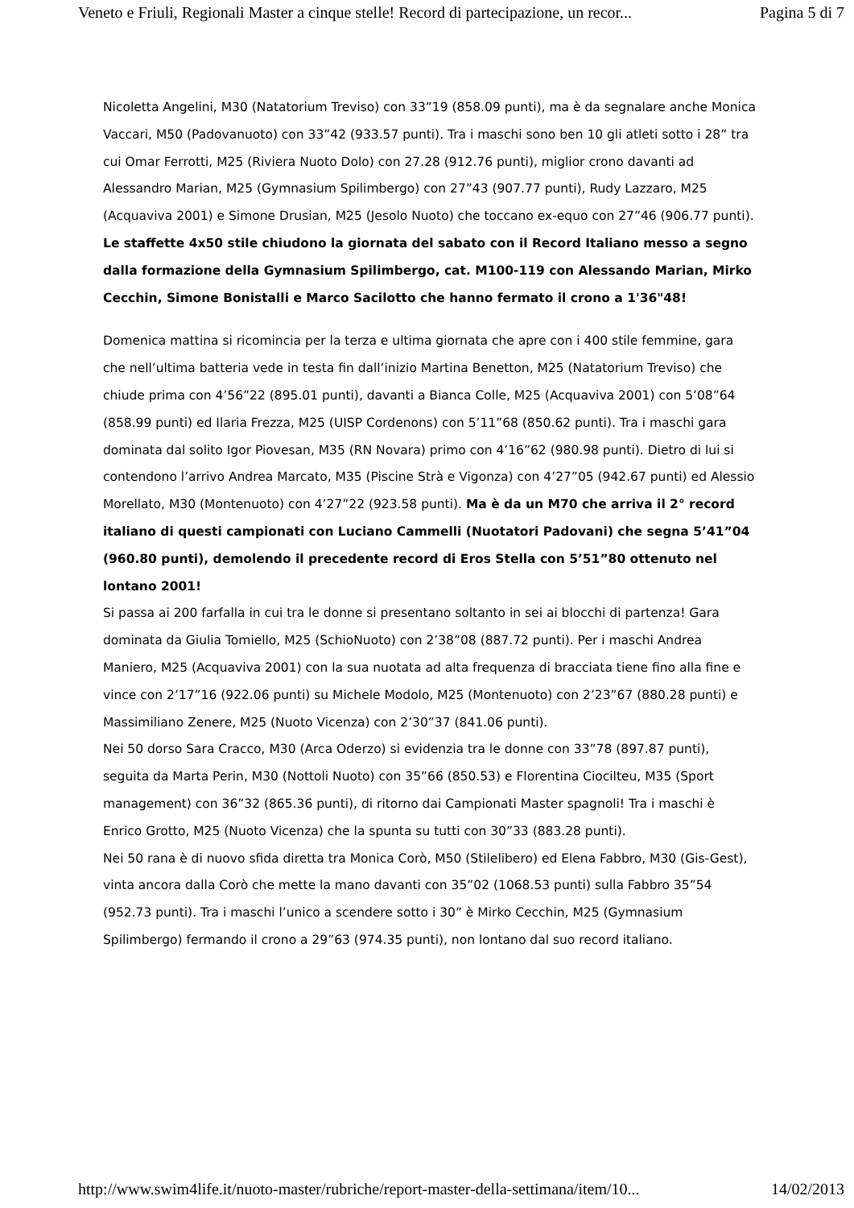Veneto e Friuli, Regionali Master a cinque stelle! Record di partecipazione, un recor... Pagina 5 di 7
Nicoletta Angelini, M30 (Natatorium Treviso) con 33”19 (858.09 punti), ma è da segnalare anche Monica Vaccari, M50 (Padovanuoto) con 33”42 (933.57 punti). Tra i maschi sono ben 10 gli atleti sotto i 28” tra cui Omar Ferrotti, M25 (Riviera Nuoto Dolo) con 27.28 (912.76 punti), miglior crono davanti ad Alessandro Marian, M25 (Gymnasium Spilimbergo) con 27”43 (907.77 punti), Rudy Lazzaro, M25 (Acquaviva 2001) e Simone Drusian, M25 (Jesolo Nuoto) che toccano ex-equo con 27”46 (906.77 punti). Le staffette 4x50 stile chiudono la giornata del sabato con il Record Italiano messo a segno dalla formazione della Gymnasium Spilimbergo, cat. M100-119 con Alessando Marian, Mirko Cecchin, Simone Bonistalli e Marco Sacilotto che hanno fermato il crono a 1'36"48!
Domenica mattina si ricomincia per la terza e ultima giornata che apre con i 400 stile femmine, gara che nell’ultima batteria vede in testa fin dall’inizio Martina Benetton, M25 (Natatorium Treviso) che chiude prima con 4’56”22 (895.01 punti), davanti a Bianca Colle, M25 (Acquaviva 2001) con 5’08”64 (858.99 punti) ed Ilaria Frezza, M25 (UISP Cordenons) con 5’11”68 (850.62 punti). Tra i maschi gara dominata dal solito Igor Piovesan, M35 (RN Novara) primo con 4’16”62 (980.98 punti). Dietro di lui si contendono l’arrivo Andrea Marcato, M35 (Piscine Strà e Vigonza) con 4’27”05 (942.67 punti) ed Alessio Morellato, M30 (Montenuoto) con 4’27”22 (923.58 punti). Ma è da un M70 che arriva il 2° record italiano di questi campionati con Luciano Cammelli (Nuotatori Padovani) che segna 5’41”04 (960.80 punti), demolendo il precedente record di Eros Stella con 5’51”80 ottenuto nel lontano 2001!
Si passa ai 200 farfalla in cui tra le donne si presentano soltanto in sei ai blocchi di partenza! Gara dominata da Giulia Tomiello, M25 (SchioNuoto) con 2’38”08 (887.72 punti). Per i maschi Andrea Maniero, M25 (Acquaviva 2001) con la sua nuotata ad alta frequenza di bracciata tiene fino alla fine e vince con 2’17”16 (922.06 punti) su Michele Modolo, M25 (Montenuoto) con 2’23”67 (880.28 punti) e Massimiliano Zenere, M25 (Nuoto Vicenza) con 2’30”37 (841.06 punti).
Nei 50 dorso Sara Cracco, M30 (Arca Oderzo) si evidenzia tra le donne con 33”78 (897.87 punti), seguita da Marta Perin, M30 (Nottoli Nuoto) con 35”66 (850.53) e Florentina Ciocilteu, M35 (Sport management) con 36”32 (865.36 punti), di ritorno dai Campionati Master spagnoli! Tra i maschi è Enrico Grotto, M25 (Nuoto Vicenza) che la spunta su tutti con 30”33 (883.28 punti).
Nei 50 rana è di nuovo sfida diretta tra Monica Corò, M50 (Stilelibero) ed Elena Fabbro, M30 (Gis-Gest), vinta ancora dalla Corò che mette la mano davanti con 35”02 (1068.53 punti) sulla Fabbro 35”54 (952.73 punti). Tra i maschi l’unico a scendere sotto i 30” è Mirko Cecchin, M25 (Gymnasium Spilimbergo) fermando il crono a 29”63 (974.35 punti), non lontano dal suo record italiano.
http://www.swim4life.it/nuoto-master/rubriche/report-master-della-settimana/item/10... 14/02/2013